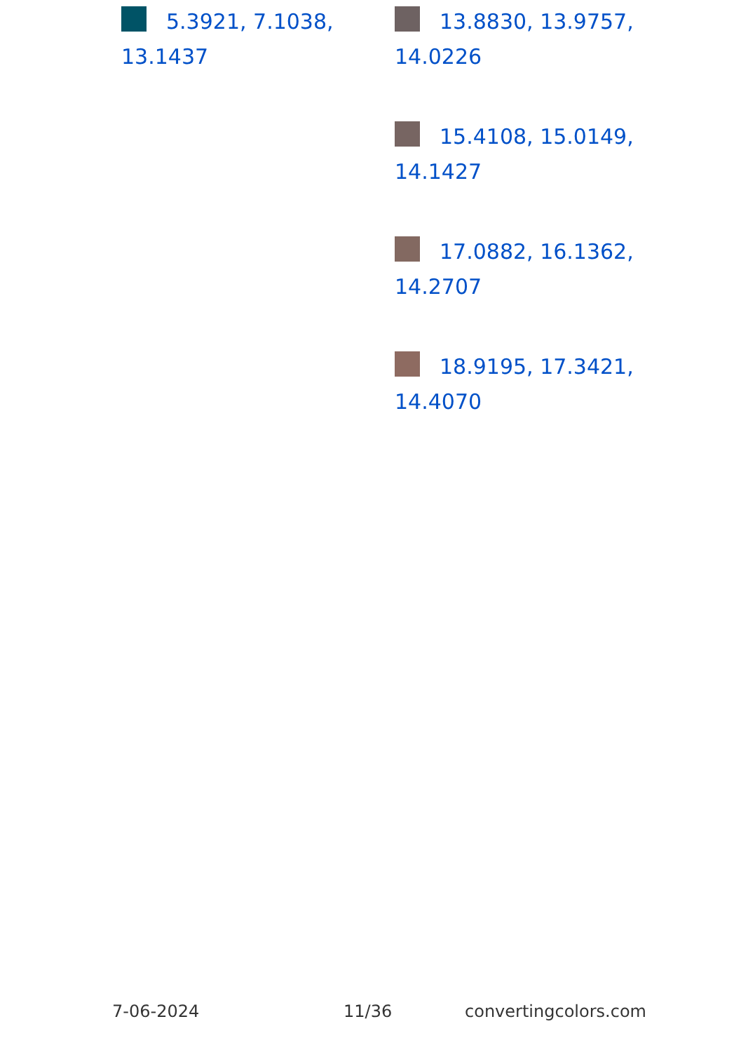5.3921, 7.1038, 13.1437 13.8830, 13.9757, 14.0226
15.4108, 15.0149, 14.1427
17.0882, 16.1362, 14.2707
18.9195, 17.3421, 14.4070
7-06-2024 11/36 convertingcolors.com